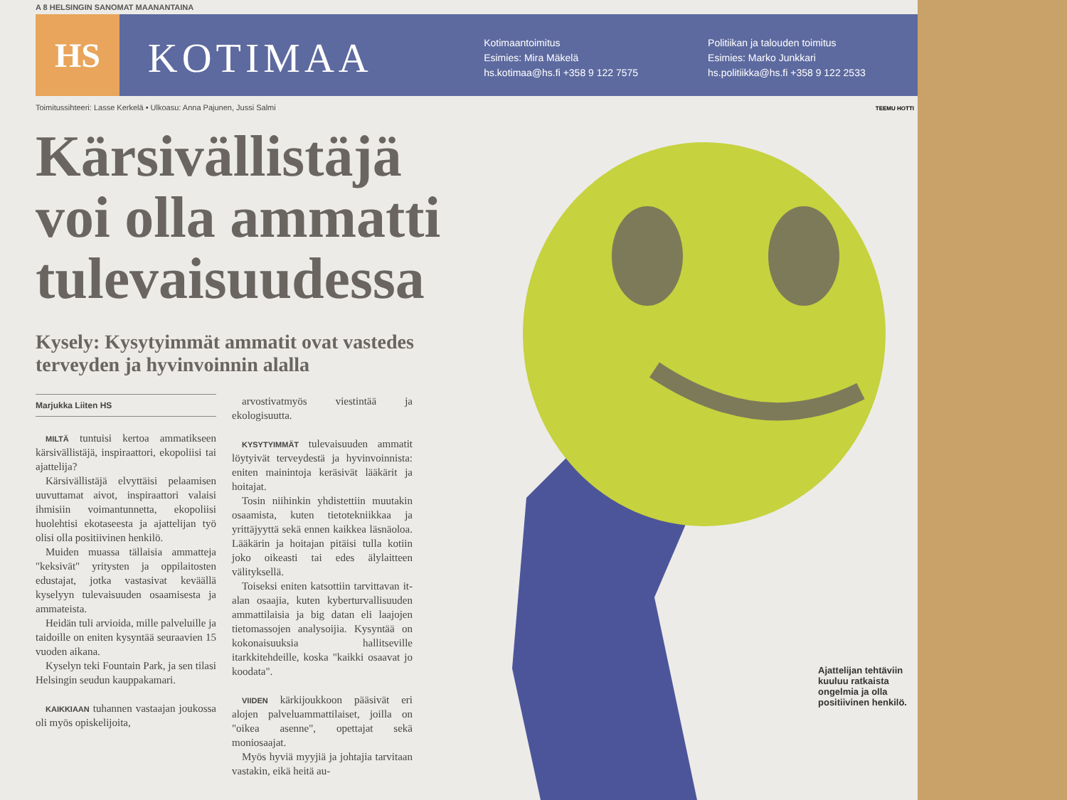A 8 HELSINGIN SANOMAT MAANANTAINA
HS
KOTIMAA
Kotimaantoimitus
Esimies: Mira Mäkelä
hs.kotimaa@hs.fi +358 9 122 7575
Politiikan ja talouden toimitus
Esimies: Marko Junkkari
hs.politiikka@hs.fi +358 9 122 2533
Toimitussihteeri: Lasse Kerkelä • Ulkoasu: Anna Pajunen, Jussi Salmi
TEEMU HOTTI
Kärsivällistäjä voi olla ammatti tulevaisuudessa
Kysely: Kysytyimmät ammatit ovat vastedes terveyden ja hyvinvoinnin alalla
Marjukka Liiten HS
MILTÄ tuntuisi kertoa ammatikseen kärsivällistäjä, inspiraattori, ekopoliisi tai ajattelija?
Kärsivällistäjä elvyttäisi pelaamisen uuvuttamat aivot, inspiraattori valaisi ihmisiin voimantunnetta, ekopoliisi huolehtisi ekotaseesta ja ajattelijan työ olisi olla positiivinen henkilö.
Muiden muassa tällaisia ammatteja "keksivät" yritysten ja oppilaitosten edustajat, jotka vastasivat keväällä kyselyyn tulevaisuuden osaamisesta ja ammateista.
Heidän tuli arvioida, mille palveluille ja taidoille on eniten kysyntää seuraavien 15 vuoden aikana.
Kyselyn teki Fountain Park, ja sen tilasi Helsingin seudun kauppakamari.
KAIKKIAAN tuhannen vastaajan joukossa oli myös opiskelijoita,
arvostivatmyös viestintää ja ekologisuutta.
KYSYTYIMMÄT tulevaisuuden ammatit löytyivät terveydestä ja hyvinvoinnista: eniten mainintoja keräsivät lääkärit ja hoitajat.
Tosin niihinkin yhdistettiin muutakin osaamista, kuten tietotekniikkaa ja yrittäjyyttä sekä ennen kaikkea läsnäoloa. Lääkärin ja hoitajan pitäisi tulla kotiin joko oikeasti tai edes älylaitteen välityksellä.
Toiseksi eniten katsottiin tarvittavan it-alan osaajia, kuten kyberturvallisuuden ammattilaisia ja big datan eli laajojen tietomassojen analysoijia. Kysyntää on kokonaisuuksia hallitseville itarkkitehdeille, koska "kaikki osaavat jo koodata".
VIIDEN kärkijoukkoon pääsivät eri alojen palveluammattilaiset, joilla on "oikea asenne", opettajat sekä moniosaajat.
Myös hyviä myyjiä ja johtajia tarvitaan vastakin, eikä heitä au-
Ajattelijan tehtäviin kuuluu ratkaista ongelmia ja olla positiivinen henkilö.